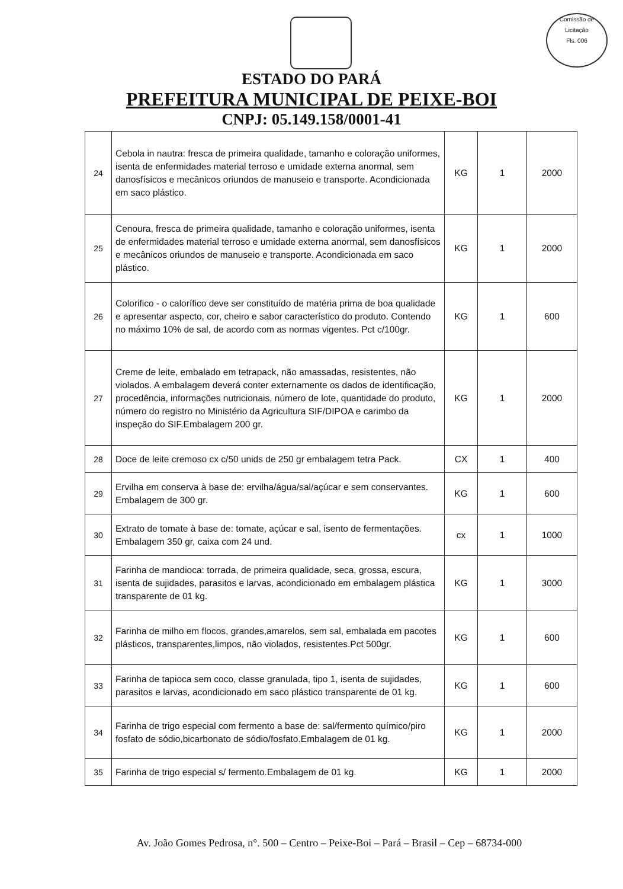Comissão de Licitação
Fls. 006
ESTADO DO PARÁ
PREFEITURA MUNICIPAL DE PEIXE-BOI
CNPJ: 05.149.158/0001-41
| 24 | Cebola in nautra: fresca de primeira qualidade, tamanho e coloração uniformes, isenta de enfermidades material terroso e umidade externa anormal, sem danosfísicos e mecânicos oriundos de manuseio e transporte. Acondicionada em saco plástico. | KG | 1 | 2000 |
| 25 | Cenoura, fresca de primeira qualidade, tamanho e coloração uniformes, isenta de enfermidades material terroso e umidade externa anormal, sem danosfísicos e mecânicos oriundos de manuseio e transporte. Acondicionada em saco plástico. | KG | 1 | 2000 |
| 26 | Colorifico - o calorífico deve ser constituído de matéria prima de boa qualidade e apresentar aspecto, cor, cheiro e sabor característico do produto. Contendo no máximo 10% de sal, de acordo com as normas vigentes. Pct c/100gr. | KG | 1 | 600 |
| 27 | Creme de leite, embalado em tetrapack, não amassadas, resistentes, não violados. A embalagem deverá conter externamente os dados de identificação, procedência, informações nutricionais, número de lote, quantidade do produto, número do registro no Ministério da Agricultura SIF/DIPOA e carimbo da inspeção do SIF.Embalagem 200 gr. | KG | 1 | 2000 |
| 28 | Doce de leite cremoso cx c/50 unids de 250 gr embalagem tetra Pack. | CX | 1 | 400 |
| 29 | Ervilha em conserva à base de: ervilha/água/sal/açúcar e sem conservantes. Embalagem de 300 gr. | KG | 1 | 600 |
| 30 | Extrato de tomate à base de: tomate, açúcar e sal, isento de fermentações. Embalagem 350 gr, caixa com 24 und. | cx | 1 | 1000 |
| 31 | Farinha de mandioca: torrada, de primeira qualidade, seca, grossa, escura, isenta de sujidades, parasitos e larvas, acondicionado em embalagem plástica transparente de 01 kg. | KG | 1 | 3000 |
| 32 | Farinha de milho em flocos, grandes,amarelos, sem sal, embalada em pacotes plásticos, transparentes,limpos, não violados, resistentes.Pct 500gr. | KG | 1 | 600 |
| 33 | Farinha de tapioca sem coco, classe granulada, tipo 1, isenta de sujidades, parasitos e larvas, acondicionado em saco plástico transparente de 01 kg. | KG | 1 | 600 |
| 34 | Farinha de trigo especial com fermento a base de: sal/fermento químico/piro fosfato de sódio,bicarbonato de sódio/fosfato.Embalagem de 01 kg. | KG | 1 | 2000 |
| 35 | Farinha de trigo especial s/ fermento.Embalagem de 01 kg. | KG | 1 | 2000 |
Av. João Gomes Pedrosa, n°. 500 – Centro – Peixe-Boi – Pará – Brasil – Cep – 68734-000